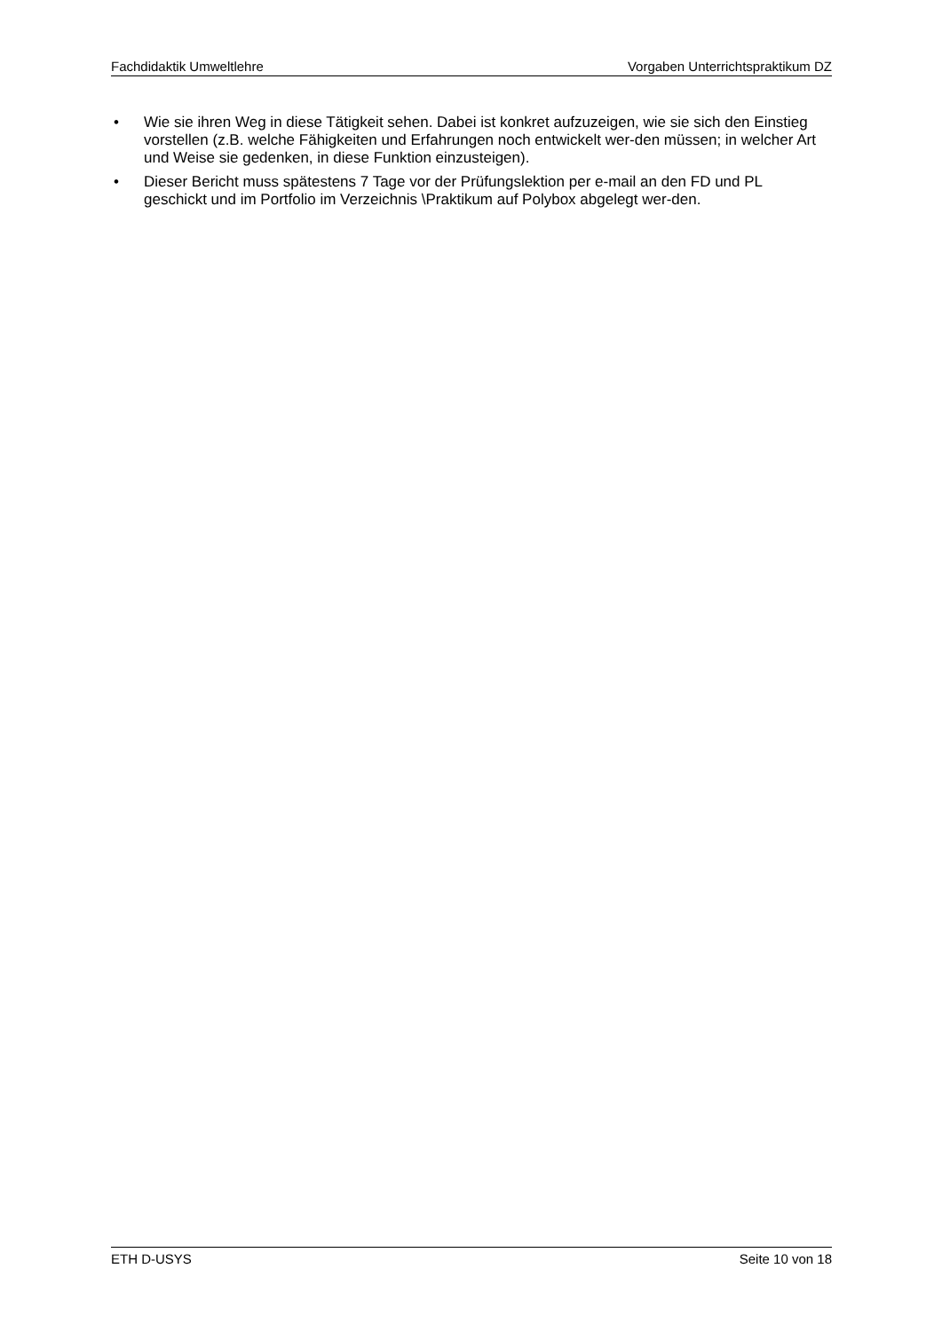Fachdidaktik Umweltlehre Vorgaben Unterrichtspraktikum DZ
• Wie sie ihren Weg in diese Tätigkeit sehen. Dabei ist konkret aufzuzeigen, wie sie sich den Einstieg vorstellen (z.B. welche Fähigkeiten und Erfahrungen noch entwickelt wer-den müssen; in welcher Art und Weise sie gedenken, in diese Funktion einzusteigen).
• Dieser Bericht muss spätestens 7 Tage vor der Prüfungslektion per e-mail an den FD und PL geschickt und im Portfolio im Verzeichnis \Praktikum auf Polybox abgelegt wer-den.
ETH D-USYS Seite 10 von 18